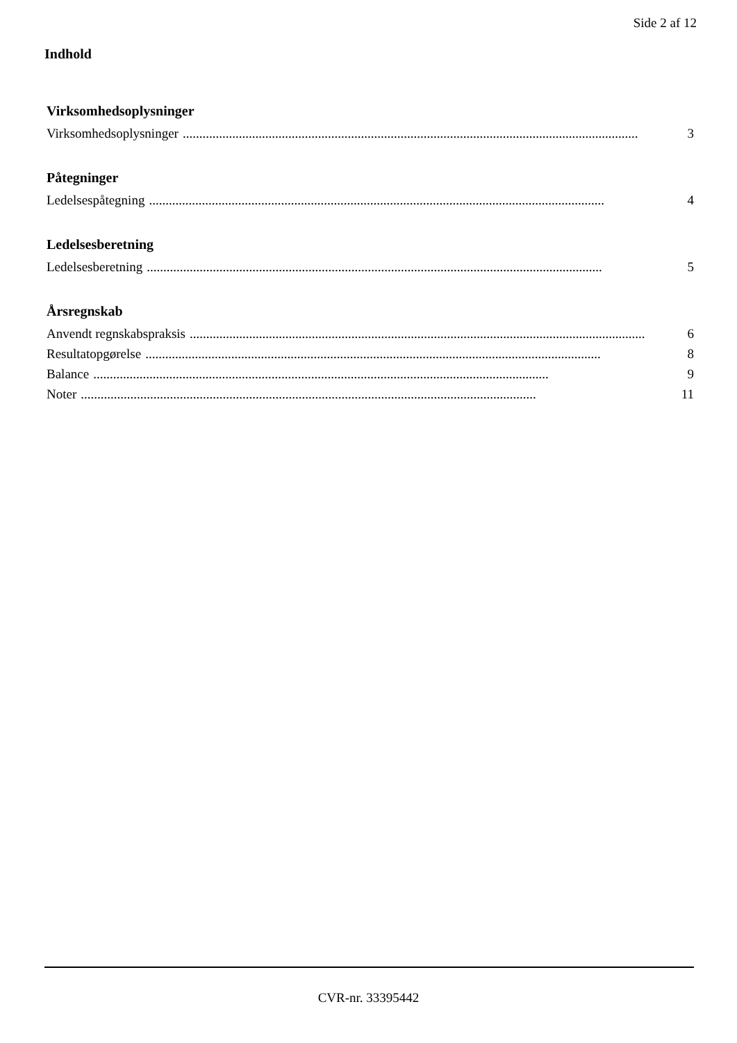Side 2 af 12
Indhold
Virksomhedsoplysninger
Virksomhedsoplysninger.......................................................................................................................................... 3
Påtegninger
Ledelsespåtegning.......................................................................................................................................... 4
Ledelsesberetning
Ledelsesberetning.......................................................................................................................................... 5
Årsregnskab
Anvendt regnskabspraksis.......................................................................................................................................... 6
Resultatopgørelse.......................................................................................................................................... 8
Balance.......................................................................................................................................... 9
Noter.......................................................................................................................................... 11
CVR-nr. 33395442